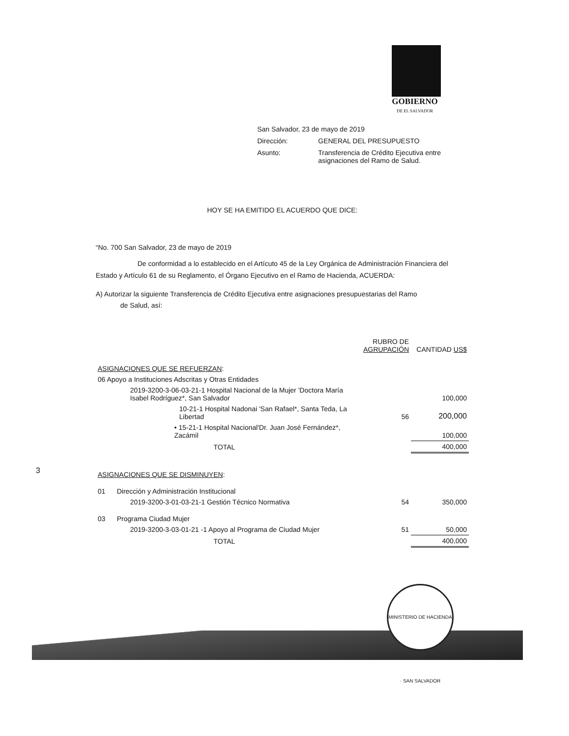GOBIERNO
DE EL SALVADOR
| San Salvador, 23 de mayo de 2019 | |
| Dirección: | GENERAL DEL PRESUPUESTO |
| Asunto: | Transferencia de Crédito Ejecutiva entre asignaciones del Ramo de Salud. |
3
HOY SE HA EMITIDO EL ACUERDO QUE DICE:
“No. 700 San Salvador, 23 de mayo de 2019
De conformidad a lo establecido en el Artícuto 45 de la Ley Orgánica de Administración Financiera del Estado y Artículo 61 de su Reglamento, el Órgano Ejecutivo en el Ramo de Hacienda, ACUERDA:
A) Autorizar la siguiente Transferencia de Crédito Ejecutiva entre asignaciones presupuestarias del Ramo
de Salud, así:
| | RUBRO DE AGRUPACIÓN | CANTIDAD US$ |
| ASIGNACIONES QUE SE REFUERZAN : | | |
| 06 Apoyo a Instituciones Adscritas y Otras Entidades | | |
| 2019-3200-3-06-03-21-1 Hospital Nacional de la Mujer 'Doctora María Isabel Rodríguez*, San Salvador | | 100,000 |
| 10-21-1 Hospital Nadonai 'San Rafael*, Santa Teda, La Libertad | 56 | 200,000 |
| • 15-21-1 Hospital Nacional'Dr. Juan José Fernández*, Zacámil | | 100,000 |
| TOTAL | | 400,000 |
| ASIGNACIONES QUE SE DISMINUYEN : | | |
| 01 Dirección y Administración Institucional | | |
| 2019-3200-3-01-03-21-1 Gestión Técnico Normativa | 54 | 350,000 |
| 03 Programa Ciudad Mujer | | |
| 2019-3200-3-03-01-21 -1 Apoyo al Programa de Ciudad Mujer | 51 | 50,000 |
| TOTAL | | 400,000 |
MINISTERIO DE HACIENDA · SAN SALVADOR